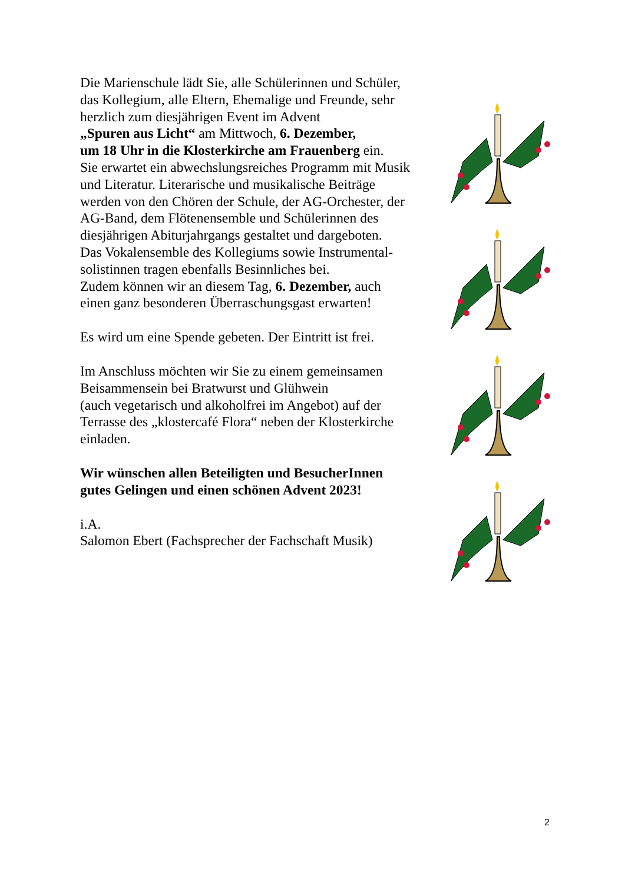Die Marienschule lädt Sie, alle Schülerinnen und Schüler,
das Kollegium, alle Eltern, Ehemalige und Freunde, sehr
herzlich zum diesjährigen Event im Advent
„Spuren aus Licht“ am Mittwoch, 6. Dezember,
um 18 Uhr in die Klosterkirche am Frauenberg ein.
Sie erwartet ein abwechslungsreiches Programm mit Musik
und Literatur. Literarische und musikalische Beiträge
werden von den Chören der Schule, der AG-Orchester, der
AG-Band, dem Flötenensemble und Schülerinnen des
diesjährigen Abiturjahrgangs gestaltet und dargeboten.
Das Vokalensemble des Kollegiums sowie Instrumental-
solistinnen tragen ebenfalls Besinnliches bei.
Zudem können wir an diesem Tag, 6. Dezember, auch
einen ganz besonderen Überraschungsgast erwarten!
Es wird um eine Spende gebeten. Der Eintritt ist frei.
Im Anschluss möchten wir Sie zu einem gemeinsamen
Beisammensein bei Bratwurst und Glühwein
(auch vegetarisch und alkoholfrei im Angebot) auf der
Terrasse des „klostercafé Flora“ neben der Klosterkirche
einladen.
Wir wünschen allen Beteiligten und BesucherInnen
gutes Gelingen und einen schönen Advent 2023!
i.A.
Salomon Ebert (Fachsprecher der Fachschaft Musik)
2